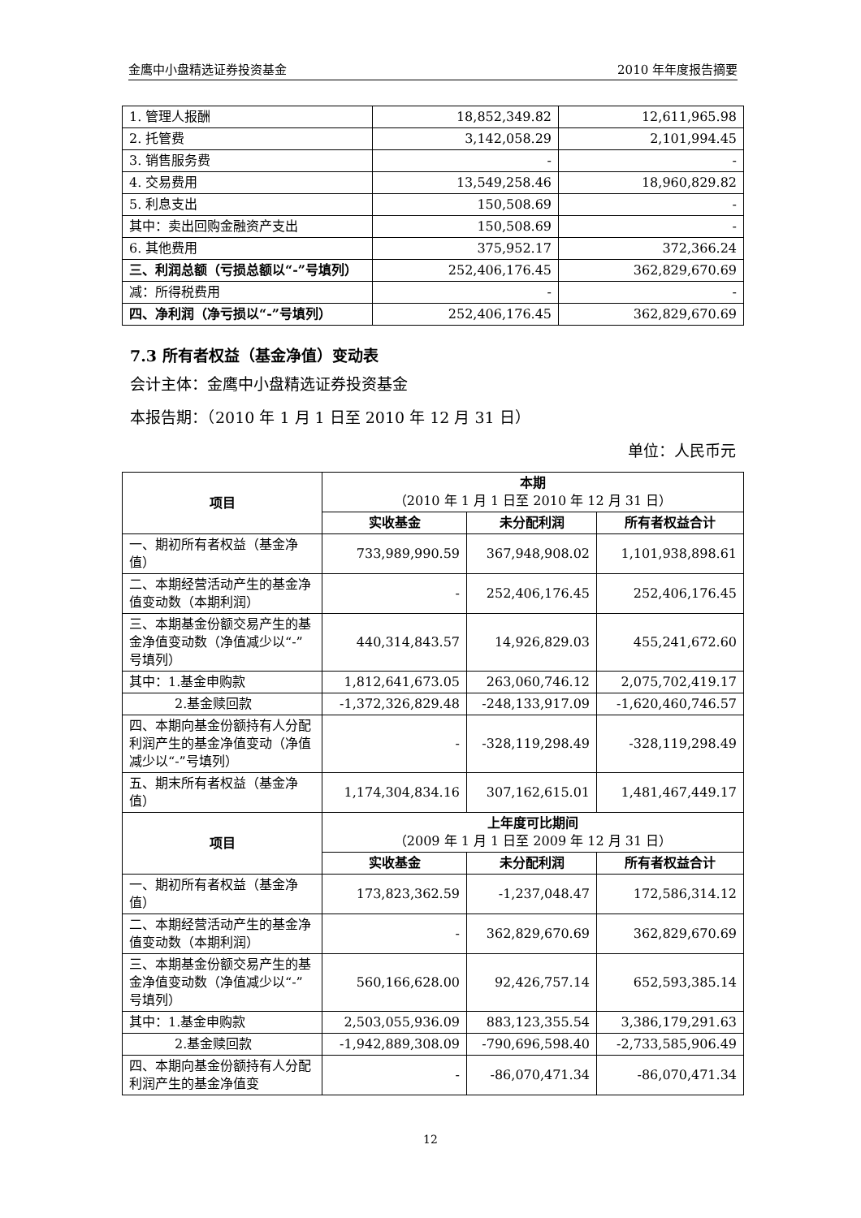金鹰中小盘精选证券投资基金 2010 年年度报告摘要
| 1. 管理人报酬 | 18,852,349.82 | 12,611,965.98 |
| 2. 托管费 | 3,142,058.29 | 2,101,994.45 |
| 3. 销售服务费 | - | - |
| 4. 交易费用 | 13,549,258.46 | 18,960,829.82 |
| 5. 利息支出 | 150,508.69 | - |
| 其中：卖出回购金融资产支出 | 150,508.69 | - |
| 6. 其他费用 | 375,952.17 | 372,366.24 |
| 三、利润总额（亏损总额以“-”号填列） | 252,406,176.45 | 362,829,670.69 |
| 减：所得税费用 | - | - |
| 四、净利润（净亏损以“-”号填列） | 252,406,176.45 | 362,829,670.69 |
7.3 所有者权益（基金净值）变动表
会计主体：金鹰中小盘精选证券投资基金
本报告期：（2010 年 1 月 1 日至 2010 年 12 月 31 日）
单位：人民币元
| 项目 | 本期 （2010 年 1 月 1 日至 2010 年 12 月 31 日） | | |
| --- | --- | --- | --- |
| | 实收基金 | 未分配利润 | 所有者权益合计 |
| 一、期初所有者权益（基金净值） | 733,989,990.59 | 367,948,908.02 | 1,101,938,898.61 |
| 二、本期经营活动产生的基金净值变动数（本期利润） | - | 252,406,176.45 | 252,406,176.45 |
| 三、本期基金份额交易产生的基金净值变动数（净值减少以“-”号填列） | 440,314,843.57 | 14,926,829.03 | 455,241,672.60 |
| 其中：1.基金申购款 | 1,812,641,673.05 | 263,060,746.12 | 2,075,702,419.17 |
| 2.基金赎回款 | -1,372,326,829.48 | -248,133,917.09 | -1,620,460,746.57 |
| 四、本期向基金份额持有人分配利润产生的基金净值变动（净值减少以“-”号填列） | - | -328,119,298.49 | -328,119,298.49 |
| 五、期末所有者权益（基金净值） | 1,174,304,834.16 | 307,162,615.01 | 1,481,467,449.17 |
| 项目 | 上年度可比期间 （2009 年 1 月 1 日至 2009 年 12 月 31 日） | | |
| | 实收基金 | 未分配利润 | 所有者权益合计 |
| 一、期初所有者权益（基金净值） | 173,823,362.59 | -1,237,048.47 | 172,586,314.12 |
| 二、本期经营活动产生的基金净值变动数（本期利润） | - | 362,829,670.69 | 362,829,670.69 |
| 三、本期基金份额交易产生的基金净值变动数（净值减少以“-”号填列） | 560,166,628.00 | 92,426,757.14 | 652,593,385.14 |
| 其中：1.基金申购款 | 2,503,055,936.09 | 883,123,355.54 | 3,386,179,291.63 |
| 2.基金赎回款 | -1,942,889,308.09 | -790,696,598.40 | -2,733,585,906.49 |
| 四、本期向基金份额持有人分配利润产生的基金净值变 | - | -86,070,471.34 | -86,070,471.34 |
12